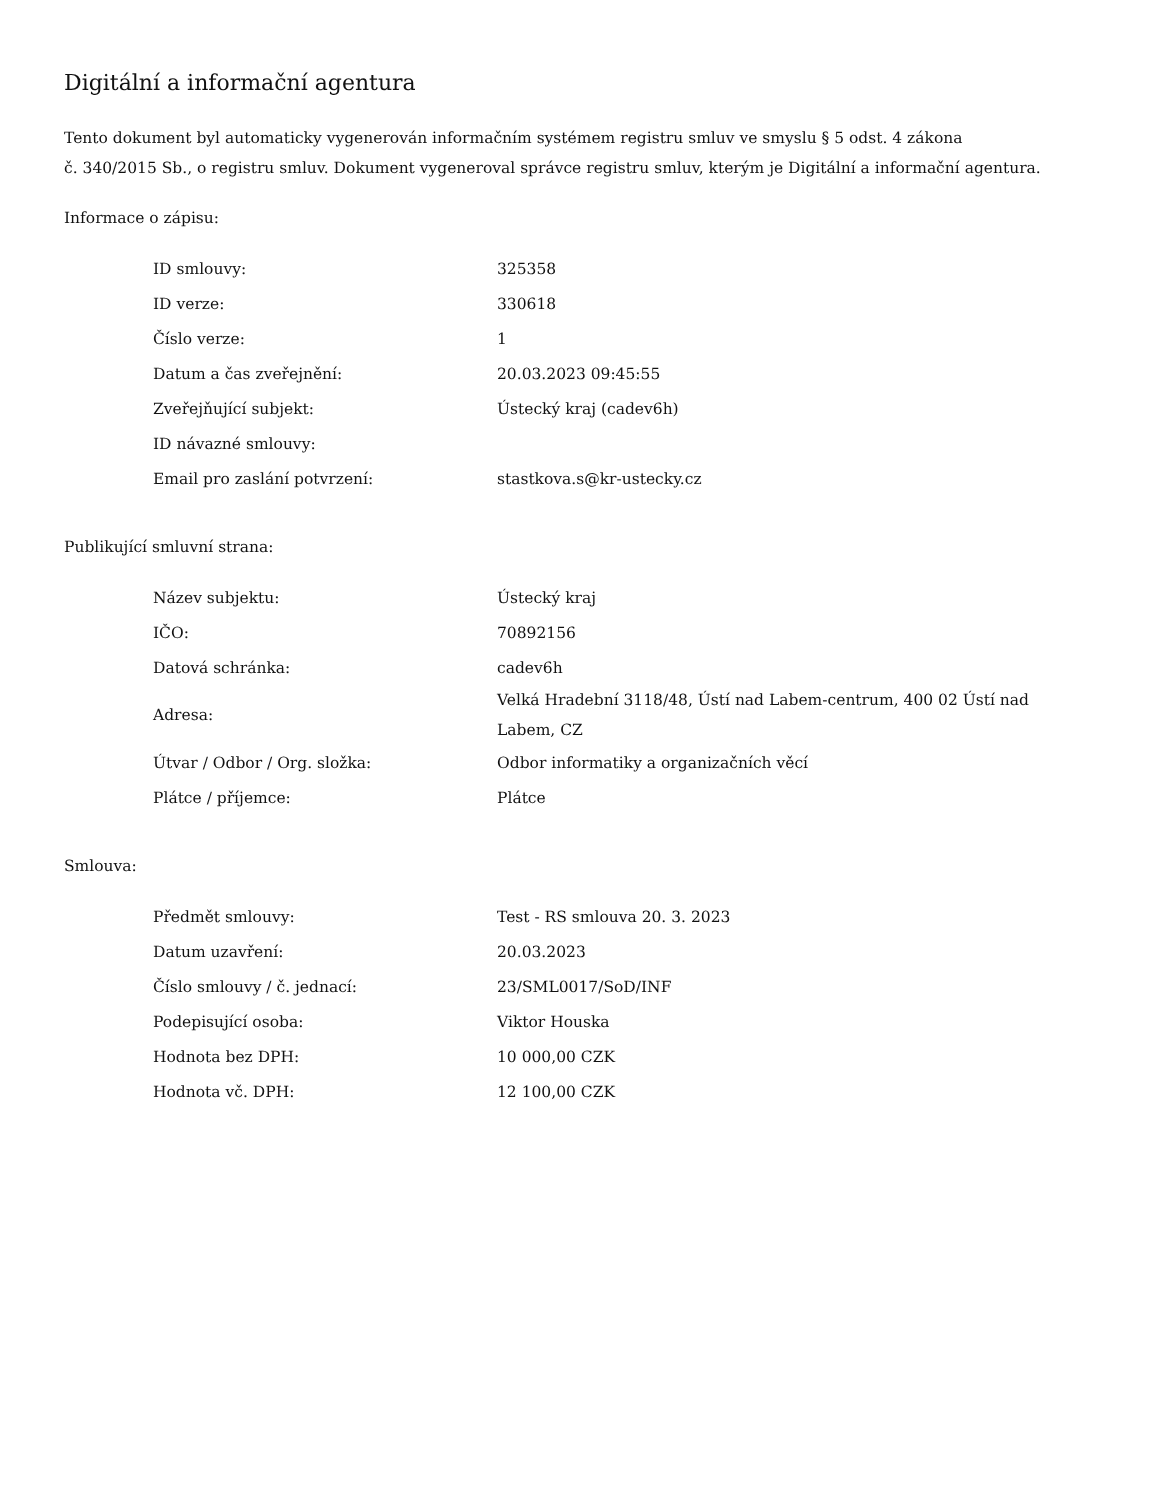Digitální a informační agentura
Tento dokument byl automaticky vygenerován informačním systémem registru smluv ve smyslu § 5 odst. 4 zákona
č. 340/2015 Sb., o registru smluv. Dokument vygeneroval správce registru smluv, kterým je Digitální a informační agentura.
Informace o zápisu:
| ID smlouvy: | 325358 |
| ID verze: | 330618 |
| Číslo verze: | 1 |
| Datum a čas zveřejnění: | 20.03.2023 09:45:55 |
| Zveřejňující subjekt: | Ústecký kraj (cadev6h) |
| ID návazné smlouvy: | |
| Email pro zaslání potvrzení: | stastkova.s@kr-ustecky.cz |
Publikující smluvní strana:
| Název subjektu: | Ústecký kraj |
| IČO: | 70892156 |
| Datová schránka: | cadev6h |
| Adresa: | Velká Hradební 3118/48, Ústí nad Labem-centrum, 400 02 Ústí nad Labem, CZ |
| Útvar / Odbor / Org. složka: | Odbor informatiky a organizačních věcí |
| Plátce / příjemce: | Plátce |
Smlouva:
| Předmět smlouvy: | Test - RS smlouva 20. 3. 2023 |
| Datum uzavření: | 20.03.2023 |
| Číslo smlouvy / č. jednací: | 23/SML0017/SoD/INF |
| Podepisující osoba: | Viktor Houska |
| Hodnota bez DPH: | 10 000,00 CZK |
| Hodnota vč. DPH: | 12 100,00 CZK |